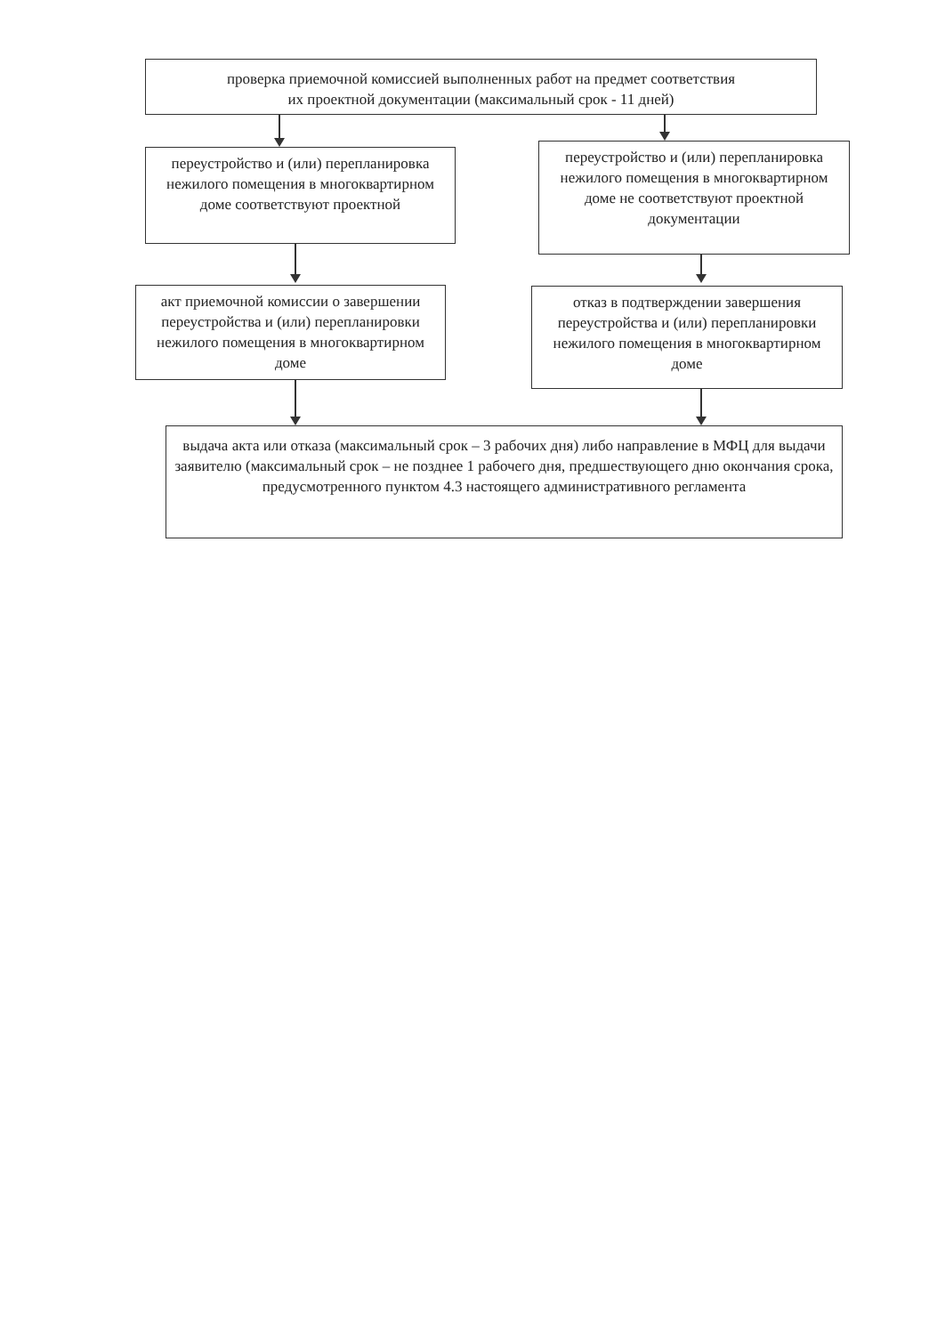проверка приемочной комиссией выполненных работ на предмет соответствия
их проектной документации (максимальный срок - 11 дней)
переустройство и (или) перепланировка нежилого помещения в многоквартирном доме соответствуют проектной
переустройство и (или) перепланировка нежилого помещения в многоквартирном доме не соответствуют проектной документации
акт приемочной комиссии о завершении переустройства и (или) перепланировки нежилого помещения в многоквартирном доме
отказ в подтверждении завершения переустройства и (или) перепланировки нежилого помещения в многоквартирном доме
выдача акта или отказа (максимальный срок – 3 рабочих дня) либо направление в МФЦ для выдачи заявителю (максимальный срок – не позднее 1 рабочего дня, предшествующего дню окончания срока, предусмотренного пунктом 4.3 настоящего административного регламента